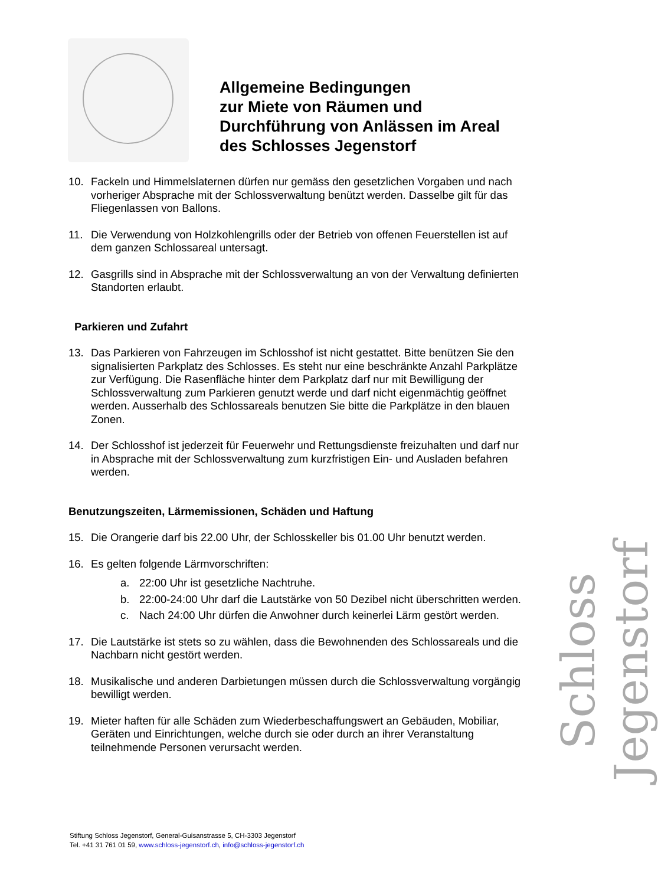Allgemeine Bedingungen
zur Miete von Räumen und
Durchführung von Anlässen im Areal
des Schlosses Jegenstorf
10. Fackeln und Himmelslaternen dürfen nur gemäss den gesetzlichen Vorgaben und nach vorheriger Absprache mit der Schlossverwaltung benützt werden. Dasselbe gilt für das Fliegenlassen von Ballons.
11. Die Verwendung von Holzkohlengrills oder der Betrieb von offenen Feuerstellen ist auf dem ganzen Schlossareal untersagt.
12. Gasgrills sind in Absprache mit der Schlossverwaltung an von der Verwaltung definierten Standorten erlaubt.
Parkieren und Zufahrt
13. Das Parkieren von Fahrzeugen im Schlosshof ist nicht gestattet. Bitte benützen Sie den signalisierten Parkplatz des Schlosses. Es steht nur eine beschränkte Anzahl Parkplätze zur Verfügung. Die Rasenfläche hinter dem Parkplatz darf nur mit Bewilligung der Schlossverwaltung zum Parkieren genutzt werde und darf nicht eigenmächtig geöffnet werden. Ausserhalb des Schlossareals benutzen Sie bitte die Parkplätze in den blauen Zonen.
14. Der Schlosshof ist jederzeit für Feuerwehr und Rettungsdienste freizuhalten und darf nur in Absprache mit der Schlossverwaltung zum kurzfristigen Ein- und Ausladen befahren werden.
Benutzungszeiten, Lärmemissionen, Schäden und Haftung
15. Die Orangerie darf bis 22.00 Uhr, der Schlosskeller bis 01.00 Uhr benutzt werden.
16. Es gelten folgende Lärmvorschriften:
a. 22:00 Uhr ist gesetzliche Nachtruhe.
b. 22:00-24:00 Uhr darf die Lautstärke von 50 Dezibel nicht überschritten werden.
c. Nach 24:00 Uhr dürfen die Anwohner durch keinerlei Lärm gestört werden.
17. Die Lautstärke ist stets so zu wählen, dass die Bewohnenden des Schlossareals und die Nachbarn nicht gestört werden.
18. Musikalische und anderen Darbietungen müssen durch die Schlossverwaltung vorgängig bewilligt werden.
19. Mieter haften für alle Schäden zum Wiederbeschaffungswert an Gebäuden, Mobiliar, Geräten und Einrichtungen, welche durch sie oder durch an ihrer Veranstaltung teilnehmende Personen verursacht werden.
Schloss Jegenstorf
Stiftung Schloss Jegenstorf, General-Guisanstrasse 5, CH-3303 Jegenstorf
Tel. +41 31 761 01 59, www.schloss-jegenstorf.ch, info@schloss-jegenstorf.ch